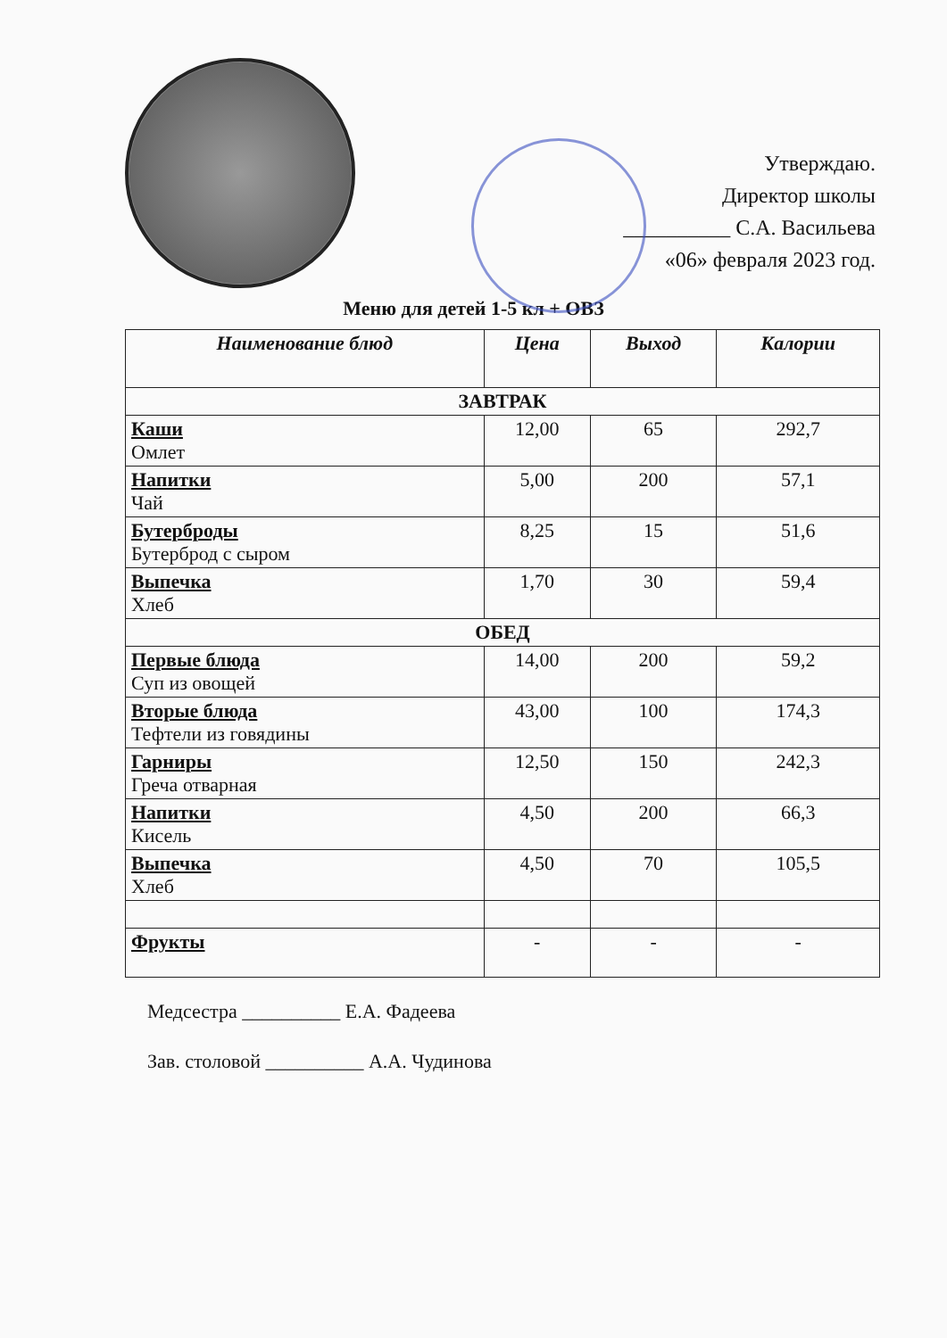Утверждаю.
Директор школы
__________ С.А. Васильева
«06» февраля 2023 год.
Меню для детей 1-5 кл + ОВЗ
| Наименование блюд | Цена | Выход | Калории |
| --- | --- | --- | --- |
| ЗАВТРАК | | | |
| Каши Омлет | 12,00 | 65 | 292,7 |
| Напитки Чай | 5,00 | 200 | 57,1 |
| Бутерброды Бутерброд с сыром | 8,25 | 15 | 51,6 |
| Выпечка Хлеб | 1,70 | 30 | 59,4 |
| ОБЕД | | | |
| Первые блюда Суп из овощей | 14,00 | 200 | 59,2 |
| Вторые блюда Тефтели из говядины | 43,00 | 100 | 174,3 |
| Гарниры Греча отварная | 12,50 | 150 | 242,3 |
| Напитки Кисель | 4,50 | 200 | 66,3 |
| Выпечка Хлеб | 4,50 | 70 | 105,5 |
| Фрукты | - | - | - |
Медсестра __________ Е.А. Фадеева
Зав. столовой __________ А.А. Чудинова